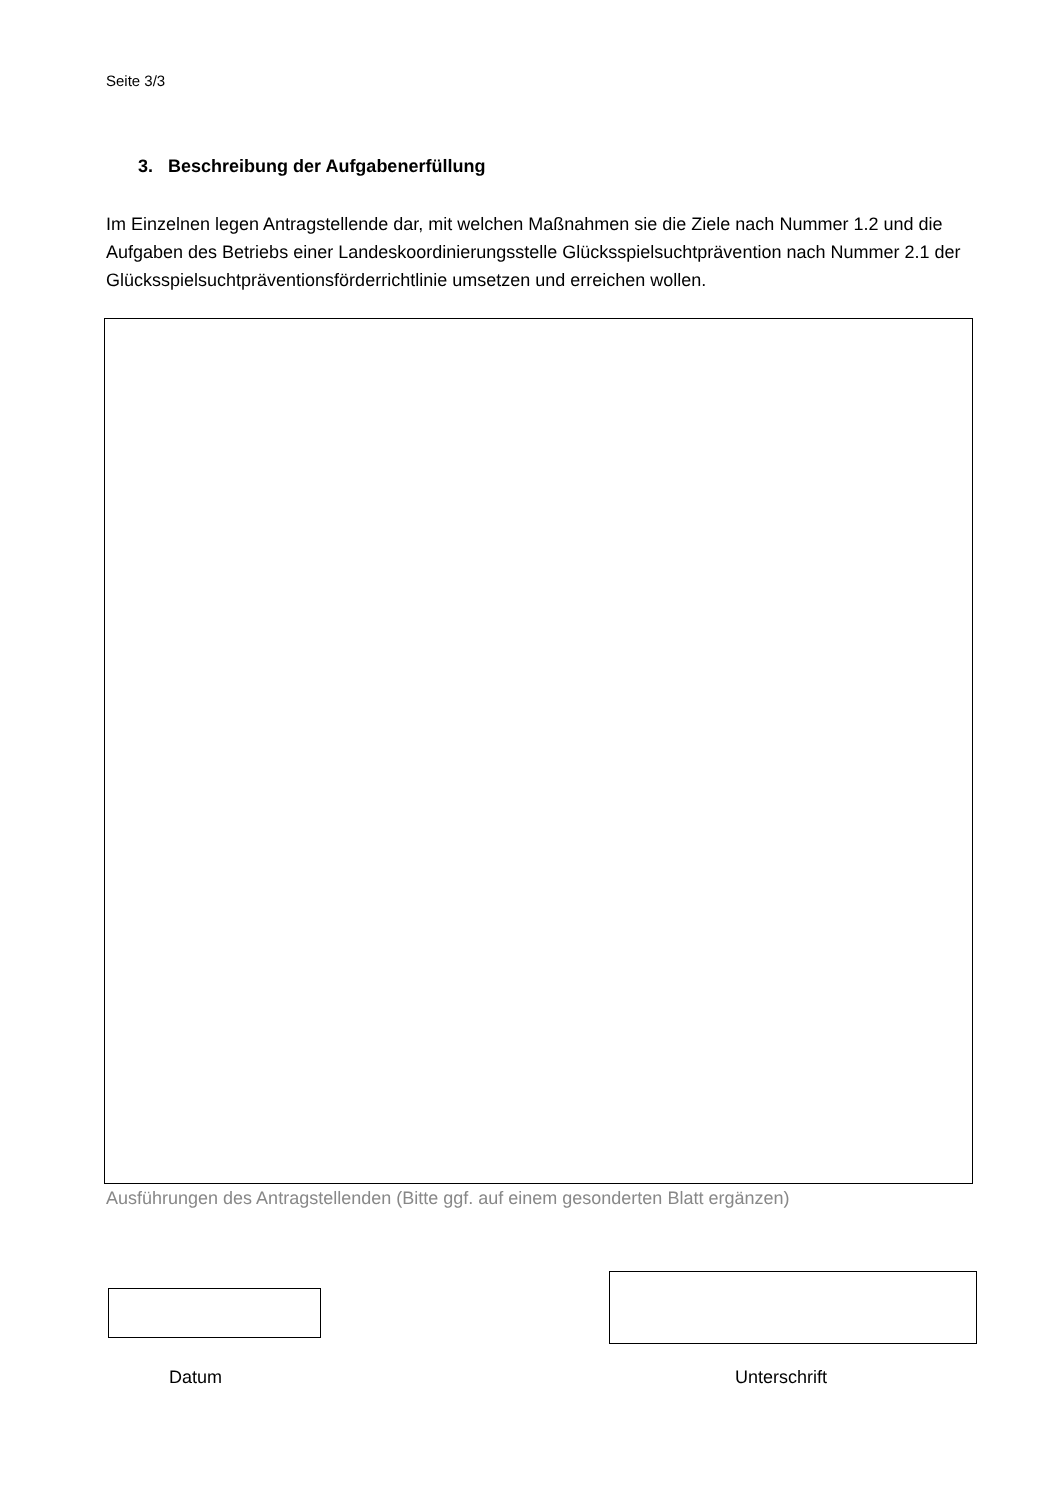Seite 3/3
3. Beschreibung der Aufgabenerfüllung
Im Einzelnen legen Antragstellende dar, mit welchen Maßnahmen sie die Ziele nach Nummer 1.2 und die Aufgaben des Betriebs einer Landeskoordinierungsstelle Glücksspielsuchtprävention nach Nummer 2.1 der Glücksspielsuchtpräventionsförderrichtlinie umsetzen und erreichen wollen.
Ausführungen des Antragstellenden (Bitte ggf. auf einem gesonderten Blatt ergänzen)
Datum Unterschrift